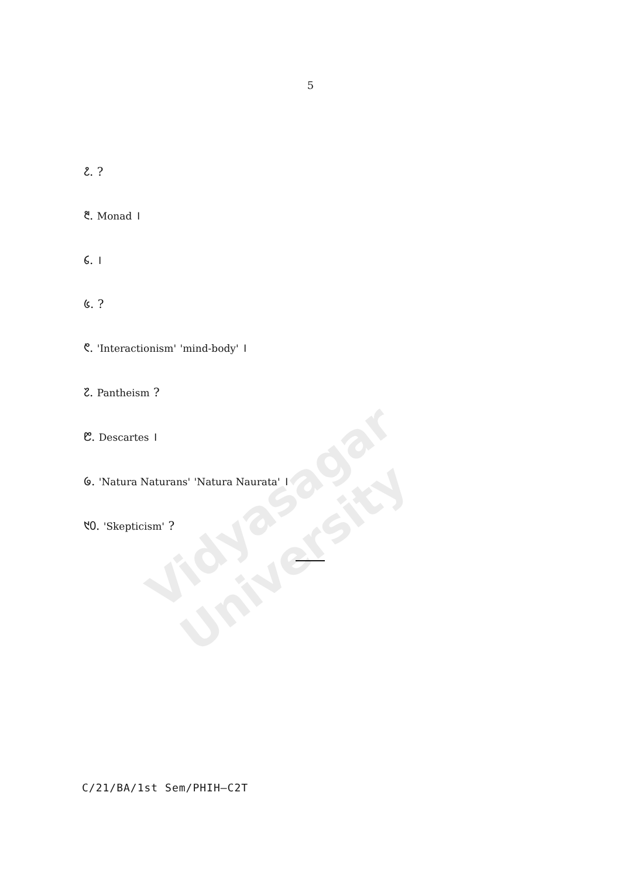Vidyasagar University
5
᱒. ?
᱓. Monad ।
᱔. ।
᱕. ?
᱖. 'Interactionism' 'mind-body' ।
᱗. Pantheism ?
᱘. Descartes ।
᱙. 'Natura Naturans' 'Natura Naurata' ।
᱑᱐. 'Skepticism' ?
C/21/BA/1st Sem/PHIH–C2T